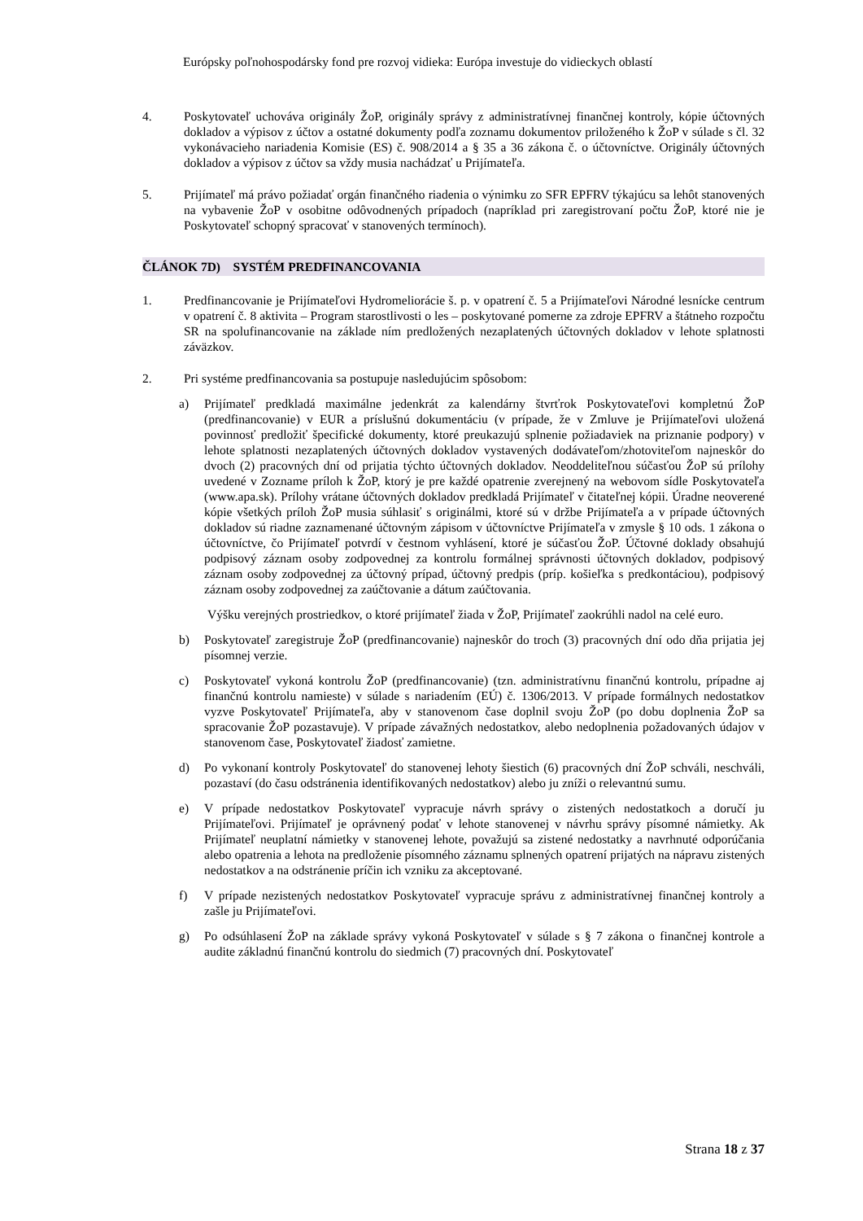Európsky poľnohospodársky fond pre rozvoj vidieka: Európa investuje do vidieckych oblastí
4. Poskytovateľ uchováva originály ŽoP, originály správy z administratívnej finančnej kontroly, kópie účtovných dokladov a výpisov z účtov a ostatné dokumenty podľa zoznamu dokumentov priloženého k ŽoP v súlade s čl. 32 vykonávacieho nariadenia Komisie (ES) č. 908/2014 a § 35 a 36 zákona č. o účtovníctve. Originály účtovných dokladov a výpisov z účtov sa vždy musia nachádzať u Prijímateľa.
5. Prijímateľ má právo požiadať orgán finančného riadenia o výnimku zo SFR EPFRV týkajúcu sa lehôt stanovených na vybavenie ŽoP v osobitne odôvodnených prípadoch (napríklad pri zaregistrovaní počtu ŽoP, ktoré nie je Poskytovateľ schopný spracovať v stanovených termínoch).
ČLÁNOK 7D) SYSTÉM PREDFINANCOVANIA
1. Predfinancovanie je Prijímateľovi Hydromeliorácie š. p. v opatrení č. 5 a Prijímateľovi Národné lesnícke centrum v opatrení č. 8 aktivita – Program starostlivosti o les – poskytované pomerne za zdroje EPFRV a štátneho rozpočtu SR na spolufinancovanie na základe ním predložených nezaplatených účtovných dokladov v lehote splatnosti záväzkov.
2. Pri systéme predfinancovania sa postupuje nasledujúcim spôsobom:
a) Prijímateľ predkladá maximálne jedenkrát za kalendárny štvrťrok Poskytovateľovi kompletnú ŽoP (predfinancovanie) v EUR a príslušnú dokumentáciu (v prípade, že v Zmluve je Prijímateľovi uložená povinnosť predložiť špecifické dokumenty, ktoré preukazujú splnenie požiadaviek na priznanie podpory) v lehote splatnosti nezaplatených účtovných dokladov vystavených dodávateľom/zhotoviteľom najneskôr do dvoch (2) pracovných dní od prijatia týchto účtovných dokladov. Neoddeliteľnou súčasťou ŽoP sú prílohy uvedené v Zozname príloh k ŽoP, ktorý je pre každé opatrenie zverejnený na webovom sídle Poskytovateľa (www.apa.sk). Prílohy vrátane účtovných dokladov predkladá Prijímateľ v čitateľnej kópii. Úradne neoverené kópie všetkých príloh ŽoP musia súhlasiť s originálmi, ktoré sú v držbe Prijímateľa a v prípade účtovných dokladov sú riadne zaznamenané účtovným zápisom v účtovníctve Prijímateľa v zmysle § 10 ods. 1 zákona o účtovníctve, čo Prijímateľ potvrdí v čestnom vyhlásení, ktoré je súčasťou ŽoP. Účtovné doklady obsahujú podpisový záznam osoby zodpovednej za kontrolu formálnej správnosti účtovných dokladov, podpisový záznam osoby zodpovednej za účtovný prípad, účtovný predpis (príp. košieľka s predkontáciou), podpisový záznam osoby zodpovednej za zaúčtovanie a dátum zaúčtovania.
Výšku verejných prostriedkov, o ktoré prijímateľ žiada v ŽoP, Prijímateľ zaokrúhli nadol na celé euro.
b) Poskytovateľ zaregistruje ŽoP (predfinancovanie) najneskôr do troch (3) pracovných dní odo dňa prijatia jej písomnej verzie.
c) Poskytovateľ vykoná kontrolu ŽoP (predfinancovanie) (tzn. administratívnu finančnú kontrolu, prípadne aj finančnú kontrolu namieste) v súlade s nariadením (EÚ) č. 1306/2013. V prípade formálnych nedostatkov vyzve Poskytovateľ Prijímateľa, aby v stanovenom čase doplnil svoju ŽoP (po dobu doplnenia ŽoP sa spracovanie ŽoP pozastavuje). V prípade závažných nedostatkov, alebo nedoplnenia požadovaných údajov v stanovenom čase, Poskytovateľ žiadosť zamietne.
d) Po vykonaní kontroly Poskytovateľ do stanovenej lehoty šiestich (6) pracovných dní ŽoP schváli, neschváli, pozastaví (do času odstránenia identifikovaných nedostatkov) alebo ju zníži o relevantnú sumu.
e) V prípade nedostatkov Poskytovateľ vypracuje návrh správy o zistených nedostatkoch a doručí ju Prijímateľovi. Prijímateľ je oprávnený podať v lehote stanovenej v návrhu správy písomné námietky. Ak Prijímateľ neuplatní námietky v stanovenej lehote, považujú sa zistené nedostatky a navrhnuté odporúčania alebo opatrenia a lehota na predloženie písomného záznamu splnených opatrení prijatých na nápravu zistených nedostatkov a na odstránenie príčin ich vzniku za akceptované.
f) V prípade nezistených nedostatkov Poskytovateľ vypracuje správu z administratívnej finančnej kontroly a zašle ju Prijímateľovi.
g) Po odsúhlasení ŽoP na základe správy vykoná Poskytovateľ v súlade s § 7 zákona o finančnej kontrole a audite základnú finančnú kontrolu do siedmich (7) pracovných dní. Poskytovateľ
Strana 18 z 37